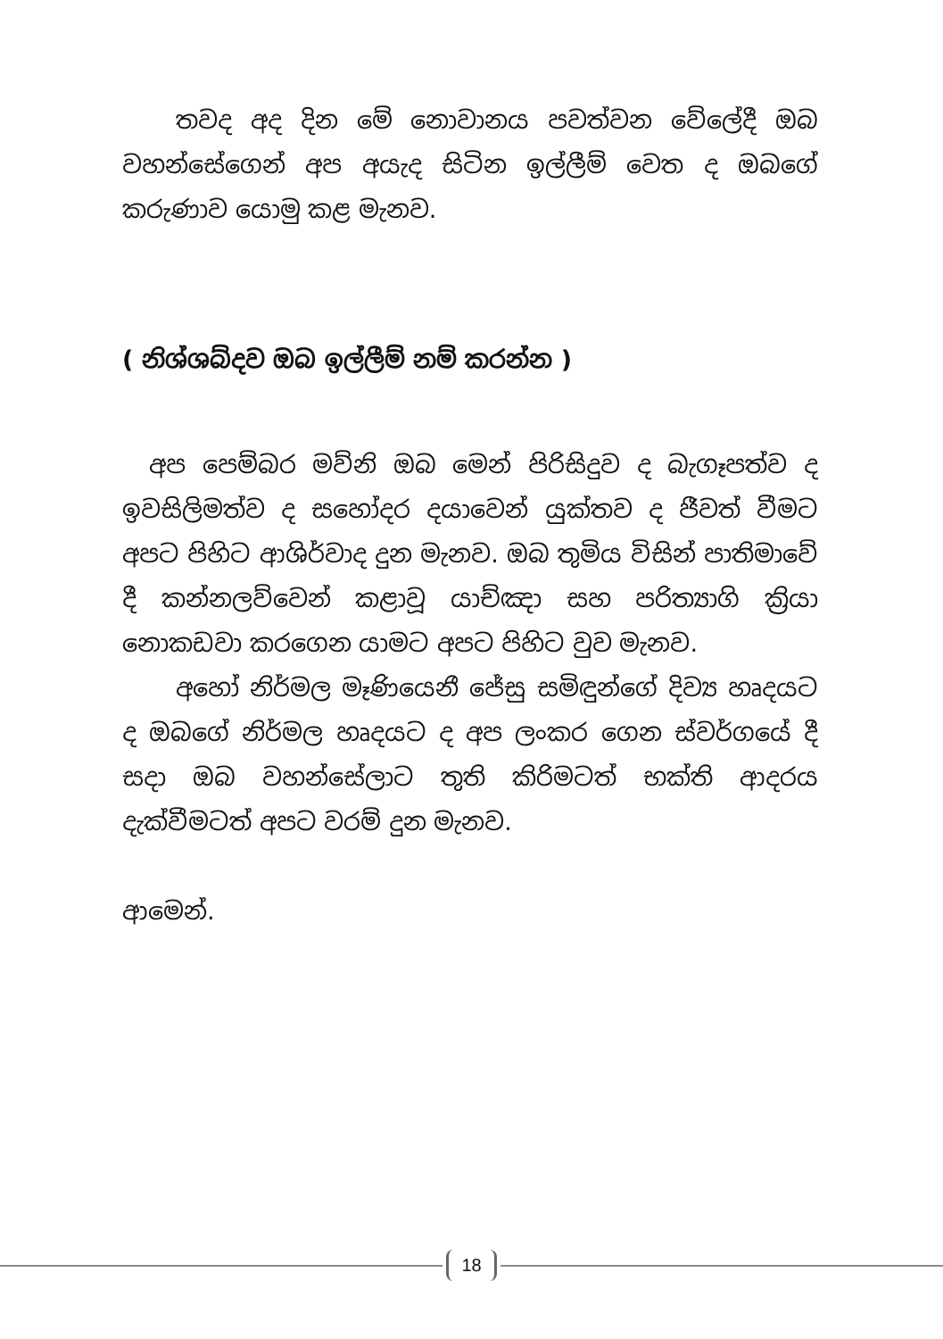තවද අද දින මේ නොවානය පවත්වන වේලේදී ඔබ වහන්සේගෙන් අප අයැද සිටින ඉල්ලීම් වෙත ද ඔබගේ කරුණාව යොමු කළ මැනව.
( නිශ්ශබ්දව ඔබ ඉල්ලීම් නම් කරන්න )
අප පෙම්බර මව්නි ඔබ මෙන් පිරිසිදුව ද බැගෑපත්ව ද ඉවසිලිමත්ව ද සහෝදර දයාවෙන් යුක්තව ද ජීවත් වීමට අපට පිහිට ආශිර්වාද දුන මැනව. ඔබ තුමිය විසින් පාතිමාවේ දී කන්නලව්වෙන් කළාවූ යාච්ඤා සහ පරිත්‍යාගි ක්‍රියා නොකඩවා කරගෙන යාමට අපට පිහිට වුව මැනව.
අහෝ නිර්මල මෑණියෙනී ජේසු සමිඳුන්ගේ දිව්‍ය හෘදයට ද ඔබගේ නිර්මල හෘදයට ද අප ලංකර ගෙන ස්වර්ගයේ දී සදා ඔබ වහන්සේලාට තුති කිරිමටත් භක්ති ආදරය දැක්වීමටත් අපට වරම් දුන මැනව.
ආමෙන්.
18